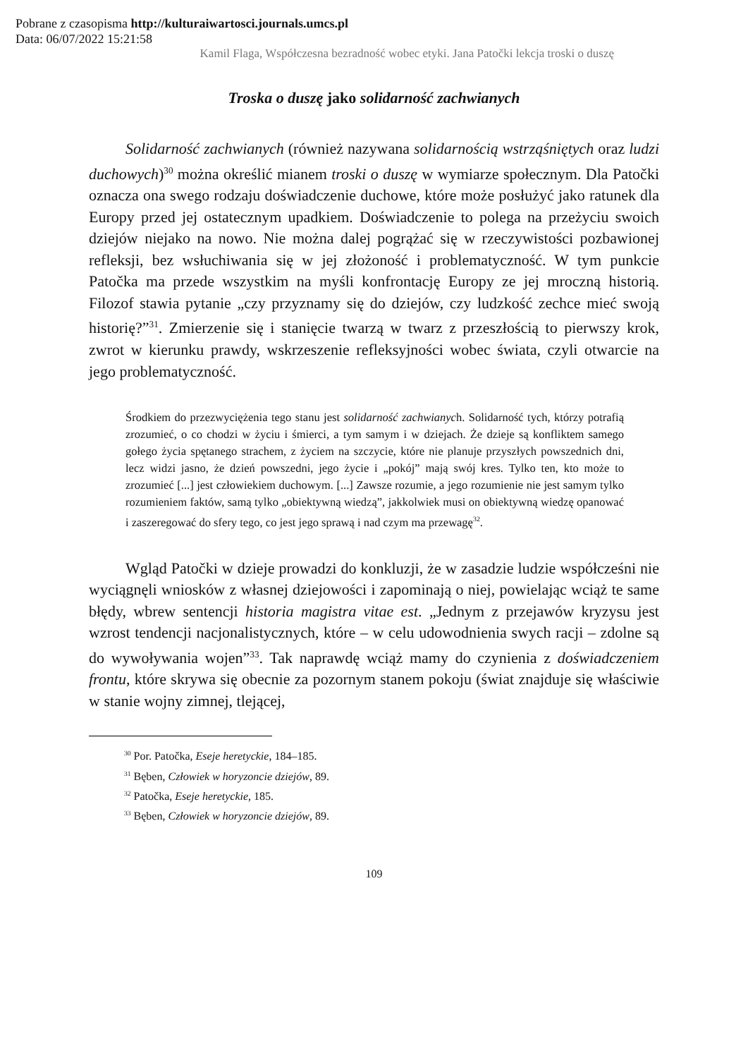Pobrane z czasopisma http://kulturaiwartosci.journals.umcs.pl
Data: 06/07/2022 15:21:58
Kamil Flaga, Współczesna bezradność wobec etyki. Jana Patočki lekcja troski o duszę
Troska o duszę jako solidarność zachwianych
Solidarność zachwianych (również nazywana solidarnością wstrząśniętych oraz ludzi duchowych)<sup>30</sup> można określić mianem troski o duszę w wymiarze społecznym. Dla Patočki oznacza ona swego rodzaju doświadczenie duchowe, które może posłużyć jako ratunek dla Europy przed jej ostatecznym upadkiem. Doświadczenie to polega na przeżyciu swoich dziejów niejako na nowo. Nie można dalej pogrążać się w rzeczywistości pozbawionej refleksji, bez wsłuchiwania się w jej złożoność i problematyczność. W tym punkcie Patočka ma przede wszystkim na myśli konfrontację Europy ze jej mroczną historią. Filozof stawia pytanie „czy przyznamy się do dziejów, czy ludzkość zechce mieć swoją historię?”<sup>31</sup>. Zmierzenie się i stanięcie twarzą w twarz z przeszłością to pierwszy krok, zwrot w kierunku prawdy, wskrzeszenie refleksyjności wobec świata, czyli otwarcie na jego problematyczność.
Środkiem do przezwyciężenia tego stanu jest solidarność zachwianych. Solidarność tych, którzy potrafią zrozumieć, o co chodzi w życiu i śmierci, a tym samym i w dziejach. Że dzieje są konfliktem samego gołego życia spętanego strachem, z życiem na szczycie, które nie planuje przyszłych powszednich dni, lecz widzi jasno, że dzień powszedni, jego życie i „pokój” mają swój kres. Tylko ten, kto może to zrozumieć [...] jest człowiekiem duchowym. [...] Zawsze rozumie, a jego rozumienie nie jest samym tylko rozumieniem faktów, samą tylko „obiektywną wiedzą”, jakkolwiek musi on obiektywną wiedzę opanować i zaszeregować do sfery tego, co jest jego sprawą i nad czym ma przewagę<sup>32</sup>.
Wgląd Patočki w dzieje prowadzi do konkluzji, że w zasadzie ludzie współcześni nie wyciągnęli wniosków z własnej dziejowości i zapominają o niej, powielając wciąż te same błędy, wbrew sentencji historia magistra vitae est. „Jednym z przejawów kryzysu jest wzrost tendencji nacjonalistycznych, które – w celu udowodnienia swych racji – zdolne są do wywoływania wojen”<sup>33</sup>. Tak naprawdę wciąż mamy do czynienia z doświadczeniem frontu, które skrywa się obecnie za pozornym stanem pokoju (świat znajduje się właściwie w stanie wojny zimnej, tlejącej,
<sup>30</sup> Por. Patočka, Eseje heretyckie, 184–185.
<sup>31</sup> Bęben, Człowiek w horyzoncie dziejów, 89.
<sup>32</sup> Patočka, Eseje heretyckie, 185.
<sup>33</sup> Bęben, Człowiek w horyzoncie dziejów, 89.
109